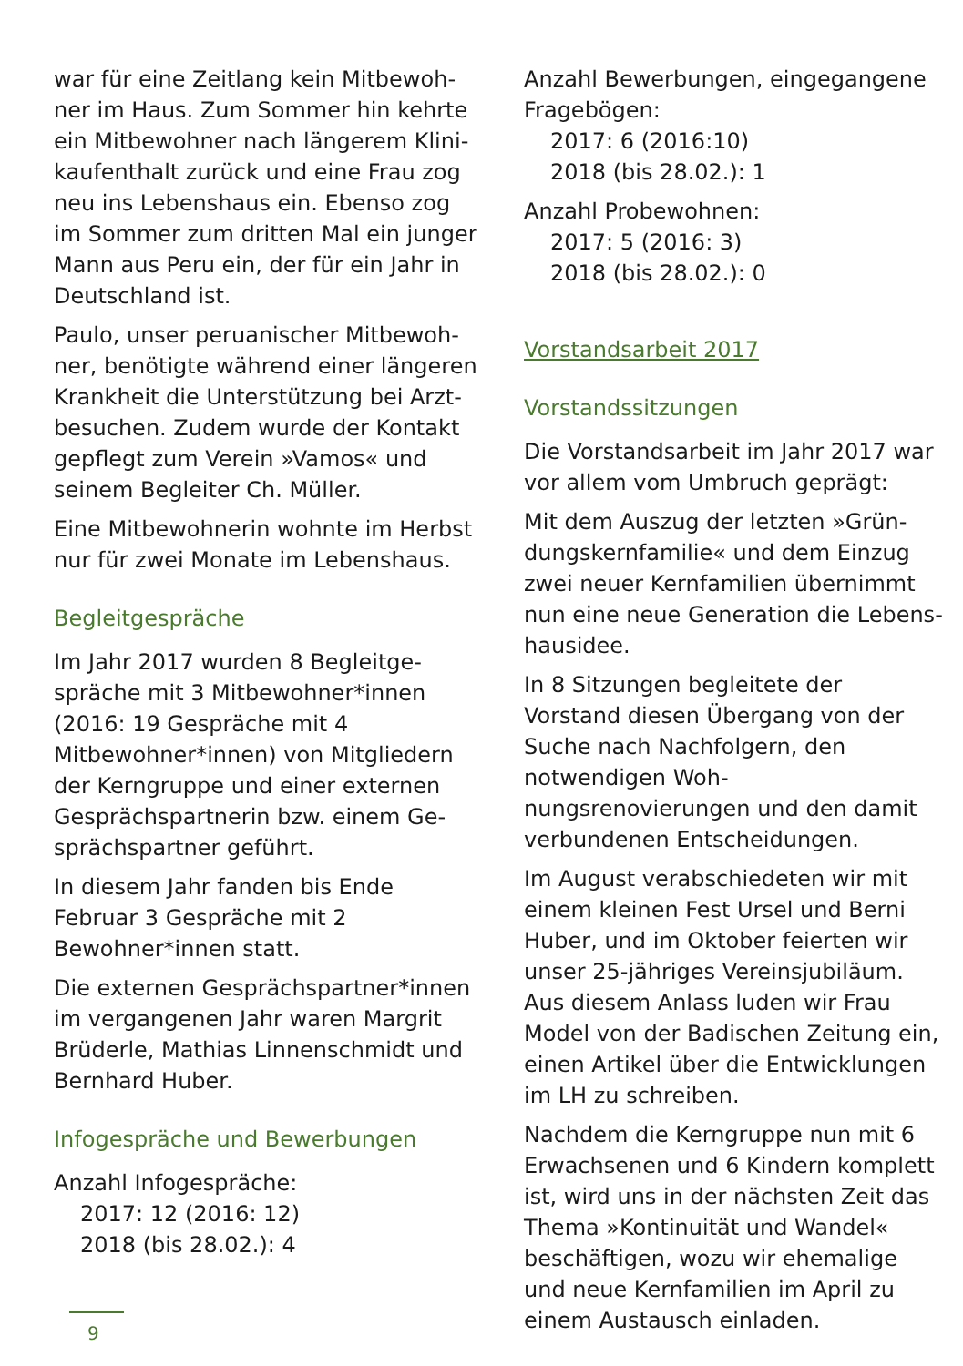war für eine Zeitlang kein Mitbewoh­ner im Haus. Zum Sommer hin kehrte ein Mitbewohner nach längerem Klini­kaufenthalt zurück und eine Frau zog neu ins Lebenshaus ein. Ebenso zog im Sommer zum dritten Mal ein junger Mann aus Peru ein, der für ein Jahr in Deutschland ist.
Paulo, unser peruanischer Mitbewoh­ner, benötigte während einer längeren Krankheit die Unterstützung bei Arzt­besuchen. Zudem wurde der Kontakt gepflegt zum Verein »Vamos« und seinem Begleiter Ch. Müller.
Eine Mitbewohnerin wohnte im Herbst nur für zwei Monate im Lebenshaus.
Begleitgespräche
Im Jahr 2017 wurden 8 Begleitge­spräche mit 3 Mitbewohner*innen (2016: 19 Gespräche mit 4 Mitbewohner*innen) von Mitgliedern der Kerngruppe und einer externen Gesprächspartnerin bzw. einem Ge­sprächspartner geführt.
In diesem Jahr fanden bis Ende Februar 3 Gespräche mit 2 Bewohner*innen statt.
Die externen Gesprächspartner*innen im vergangenen Jahr waren Margrit Brüderle, Mathias Linnenschmidt und Bernhard Huber.
Infogespräche und Bewerbungen
Anzahl Infogespräche:
2017: 12 (2016: 12)
2018 (bis 28.02.): 4
Anzahl Bewerbungen, eingegangene Fragebögen:
2017: 6 (2016:10)
2018 (bis 28.02.): 1
Anzahl Probewohnen:
2017: 5 (2016: 3)
2018 (bis 28.02.): 0
Vorstandsarbeit 2017
Vorstandssitzungen
Die Vorstandsarbeit im Jahr 2017 war vor allem vom Umbruch geprägt:
Mit dem Auszug der letzten »Grün­dungskernfamilie« und dem Einzug zwei neuer Kernfamilien übernimmt nun eine neue Generation die Lebens­hausidee.
In 8 Sitzungen begleitete der Vorstand diesen Übergang von der Suche nach Nachfolgern, den notwendigen Woh­nungsrenovierungen und den damit verbundenen Entscheidungen.
Im August verabschiedeten wir mit einem kleinen Fest Ursel und Berni Huber, und im Oktober feierten wir unser 25-jähriges Vereinsjubiläum. Aus diesem Anlass luden wir Frau Model von der Badischen Zeitung ein, einen Artikel über die Entwicklungen im LH zu schreiben.
Nachdem die Kerngruppe nun mit 6 Erwachsenen und 6 Kindern komplett ist, wird uns in der nächsten Zeit das Thema »Kontinuität und Wandel« beschäftigen, wozu wir ehemalige und neue Kernfamilien im April zu einem Austausch einladen.
9